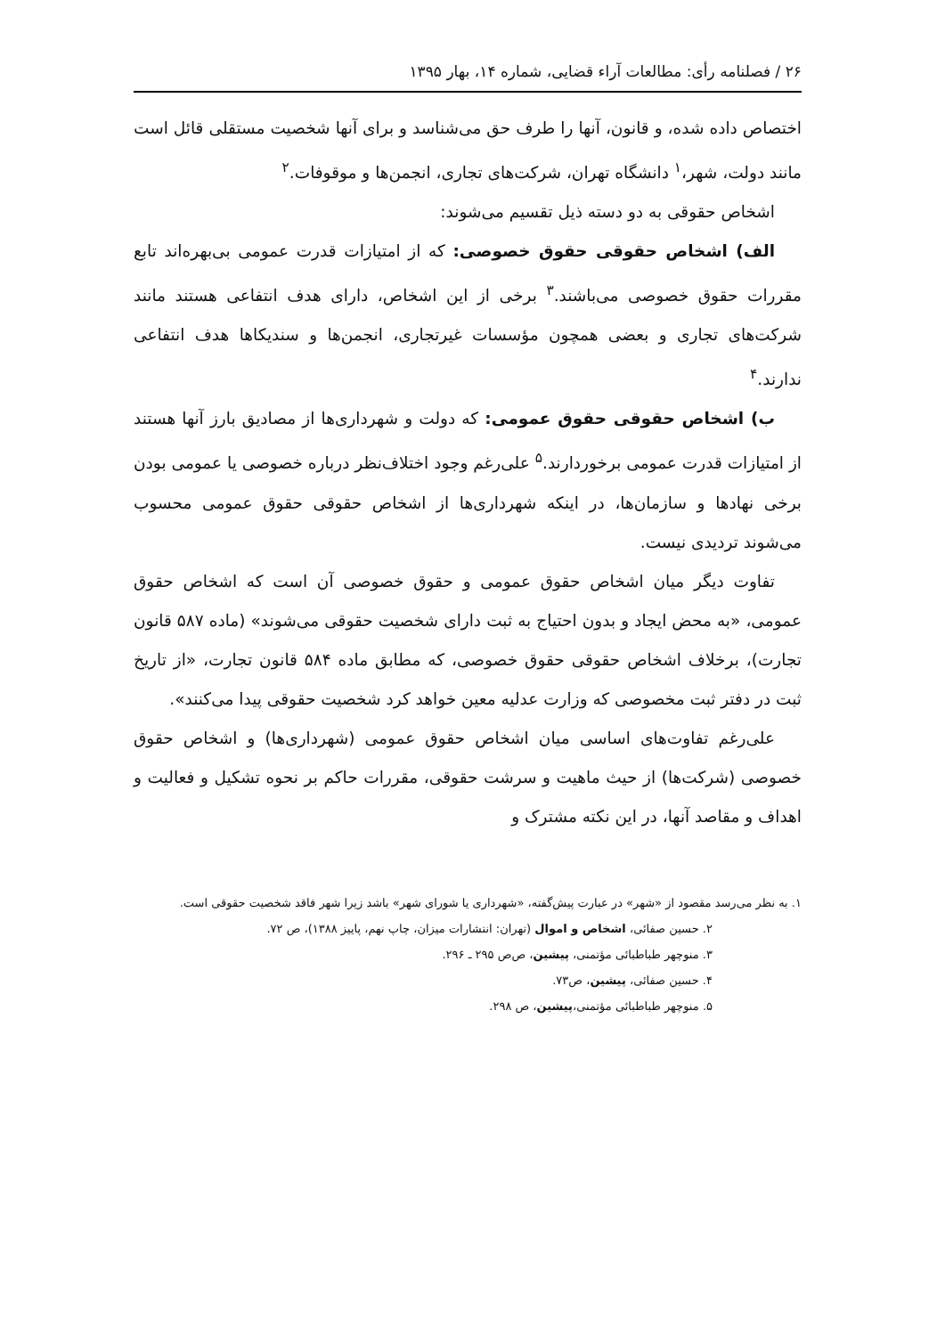۲۶ / فصلنامه رأی: مطالعات آراء قضایی، شماره ۱۴، بهار ۱۳۹۵
اختصاص داده شده، و قانون، آنها را طرف حق می‌شناسد و برای آنها شخصیت مستقلی قائل است مانند دولت، شهر،<sup>۱</sup> دانشگاه تهران، شرکت‌های تجاری، انجمن‌ها و موقوفات.<sup>۲</sup>
اشخاص حقوقی به دو دسته ذیل تقسیم می‌شوند:
الف) اشخاص حقوقی حقوق خصوصی: که از امتیازات قدرت عمومی بی‌بهره‌اند تابع مقررات حقوق خصوصی می‌باشند.<sup>۳</sup> برخی از این اشخاص، دارای هدف انتفاعی هستند مانند شرکت‌های تجاری و بعضی همچون مؤسسات غیرتجاری، انجمن‌ها و سندیکاها هدف انتفاعی ندارند.<sup>۴</sup>
ب) اشخاص حقوقی حقوق عمومی: که دولت و شهرداری‌ها از مصادیق بارز آنها هستند از امتیازات قدرت عمومی برخوردارند.<sup>۵</sup> علی‌رغم وجود اختلاف‌نظر درباره خصوصی یا عمومی بودن برخی نهادها و سازمان‌ها، در اینکه شهرداری‌ها از اشخاص حقوقی حقوق عمومی محسوب می‌شوند تردیدی نیست.
تفاوت دیگر میان اشخاص حقوق عمومی و حقوق خصوصی آن است که اشخاص حقوق عمومی، «به محض ایجاد و بدون احتیاج به ثبت دارای شخصیت حقوقی می‌شوند» (ماده ۵۸۷ قانون تجارت)، برخلاف اشخاص حقوقی حقوق خصوصی، که مطابق ماده ۵۸۴ قانون تجارت، «از تاریخ ثبت در دفتر ثبت مخصوصی که وزارت عدلیه معین خواهد کرد شخصیت حقوقی پیدا می‌کنند».
علی‌رغم تفاوت‌های اساسی میان اشخاص حقوق عمومی (شهرداری‌ها) و اشخاص حقوق خصوصی (شرکت‌ها) از حیث ماهیت و سرشت حقوقی، مقررات حاکم بر نحوه تشکیل و فعالیت و اهداف و مقاصد آنها، در این نکته مشترک و
۱. به نظر می‌رسد مقصود از «شهر» در عبارت پیش‌گفته، «شهرداری یا شورای شهر» باشد زیرا شهر فاقد شخصیت حقوقی است.
۲. حسین صفائی، اشخاص و اموال (تهران: انتشارات میزان، چاپ نهم، پاییز ۱۳۸۸)، ص ۷۲.
۳. منوچهر طباطبائی مؤتمنی، پیشین، ص‌ص ۲۹۵ ـ ۲۹۶.
۴. حسین صفائی، پیشین، ص۷۳.
۵. منوچهر طباطبائی مؤتمنی،پیشین، ص ۲۹۸.